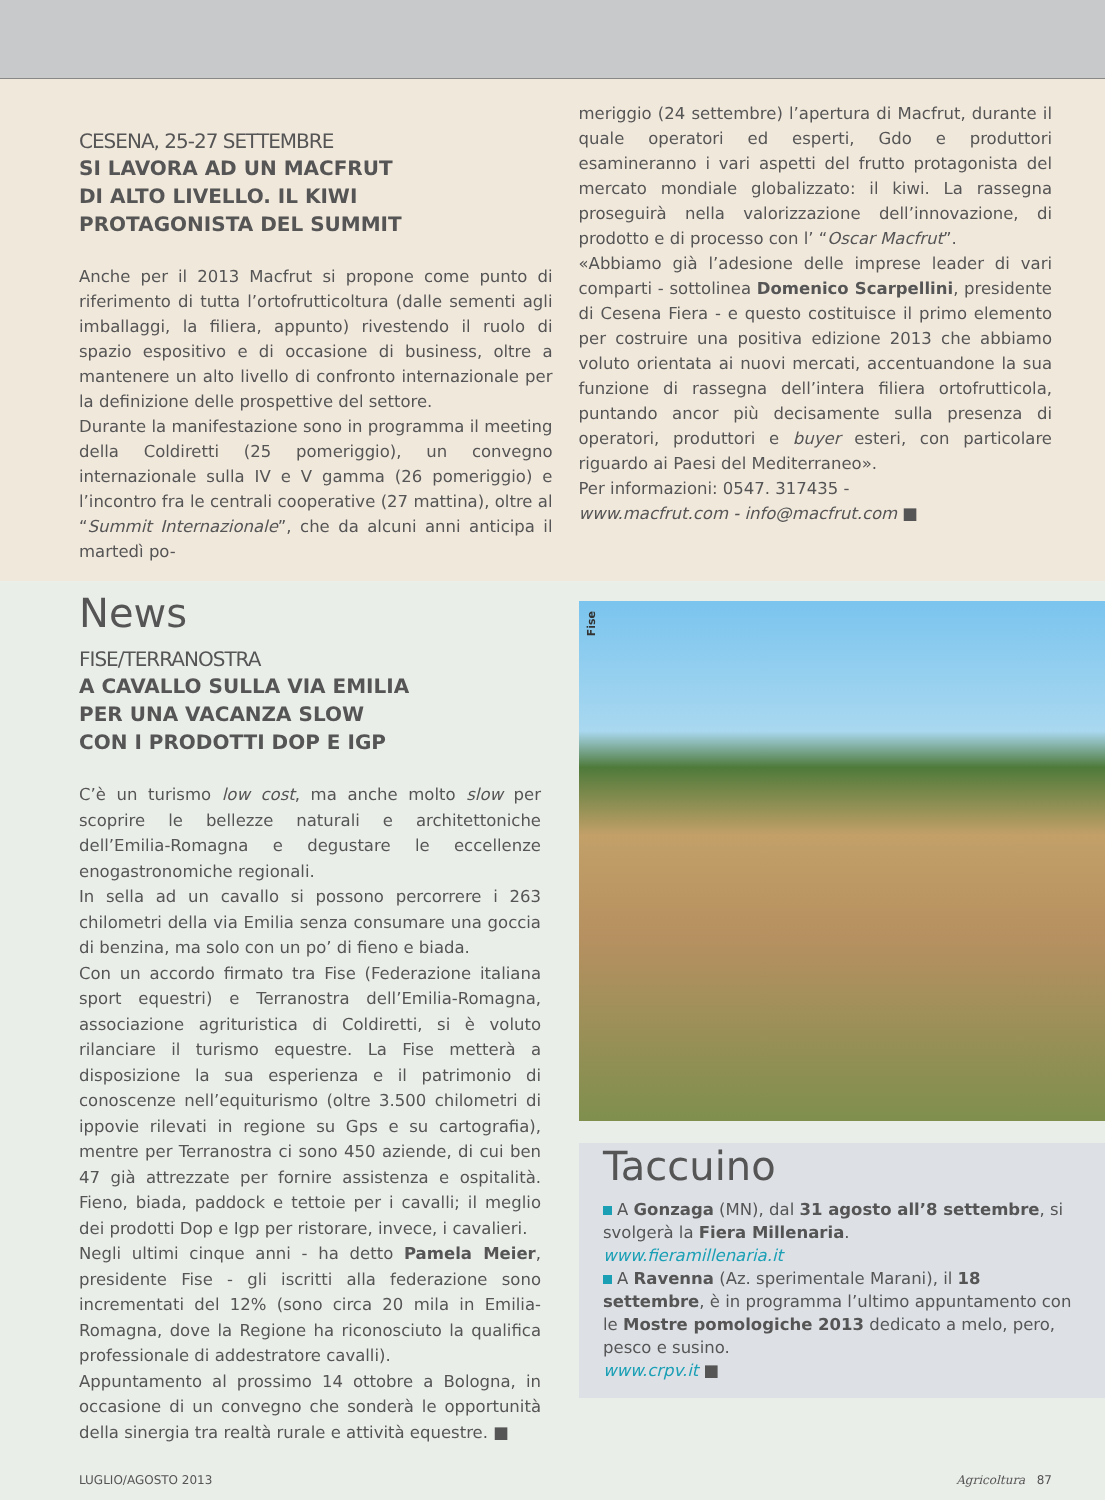CESENA, 25-27 SETTEMBRE
SI LAVORA AD UN MACFRUT
DI ALTO LIVELLO. IL KIWI
PROTAGONISTA DEL SUMMIT
Anche per il 2013 Macfrut si propone come punto di riferimento di tutta l’ortofrutticoltura (dalle sementi agli imballaggi, la filiera, appunto) rivestendo il ruolo di spazio espositivo e di occasione di business, oltre a mantenere un alto livello di confronto internazionale per la definizione delle prospettive del settore.
Durante la manifestazione sono in programma il meeting della Coldiretti (25 pomeriggio), un convegno internazionale sulla IV e V gamma (26 pomeriggio) e l’incontro fra le centrali cooperative (27 mattina), oltre al “Summit Internazionale”, che da alcuni anni anticipa il martedì po-
meriggio (24 settembre) l’apertura di Macfrut, durante il quale operatori ed esperti, Gdo e produttori esamineranno i vari aspetti del frutto protagonista del mercato mondiale globalizzato: il kiwi. La rassegna proseguirà nella valorizzazione dell’innovazione, di prodotto e di processo con l’ “Oscar Macfrut”.
«Abbiamo già l’adesione delle imprese leader di vari comparti - sottolinea Domenico Scarpellini, presidente di Cesena Fiera - e questo costituisce il primo elemento per costruire una positiva edizione 2013 che abbiamo voluto orientata ai nuovi mercati, accentuandone la sua funzione di rassegna dell’intera filiera ortofrutticola, puntando ancor più decisamente sulla presenza di operatori, produttori e buyer esteri, con particolare riguardo ai Paesi del Mediterraneo».
Per informazioni: 0547. 317435 -
www.macfrut.com - info@macfrut.com ■
News
FISE/TERRANOSTRA
A CAVALLO SULLA VIA EMILIA
PER UNA VACANZA SLOW
CON I PRODOTTI DOP E IGP
C’è un turismo low cost, ma anche molto slow per scoprire le bellezze naturali e architettoniche dell’Emilia-Romagna e degustare le eccellenze enogastronomiche regionali.
In sella ad un cavallo si possono percorrere i 263 chilometri della via Emilia senza consumare una goccia di benzina, ma solo con un po’ di fieno e biada.
Con un accordo firmato tra Fise (Federazione italiana sport equestri) e Terranostra dell’Emilia-Romagna, associazione agrituristica di Coldiretti, si è voluto rilanciare il turismo equestre. La Fise metterà a disposizione la sua esperienza e il patrimonio di conoscenze nell’equiturismo (oltre 3.500 chilometri di ippovie rilevati in regione su Gps e su cartografia), mentre per Terranostra ci sono 450 aziende, di cui ben 47 già attrezzate per fornire assistenza e ospitalità. Fieno, biada, paddock e tettoie per i cavalli; il meglio dei prodotti Dop e Igp per ristorare, invece, i cavalieri.
Negli ultimi cinque anni - ha detto Pamela Meier, presidente Fise - gli iscritti alla federazione sono incrementati del 12% (sono circa 20 mila in Emilia-Romagna, dove la Regione ha riconosciuto la qualifica professionale di addestratore cavalli).
Appuntamento al prossimo 14 ottobre a Bologna, in occasione di un convegno che sonderà le opportunità della sinergia tra realtà rurale e attività equestre. ■
Fise
Taccuino
A Gonzaga (MN), dal 31 agosto all’8 settembre, si svolgerà la Fiera Millenaria.
www.fieramillenaria.it
A Ravenna (Az. sperimentale Marani), il 18 settembre, è in programma l’ultimo appuntamento con le Mostre pomologiche 2013 dedicato a melo, pero, pesco e susino.
www.crpv.it ■
LUGLIO/AGOSTO 2013 Agricoltura 87